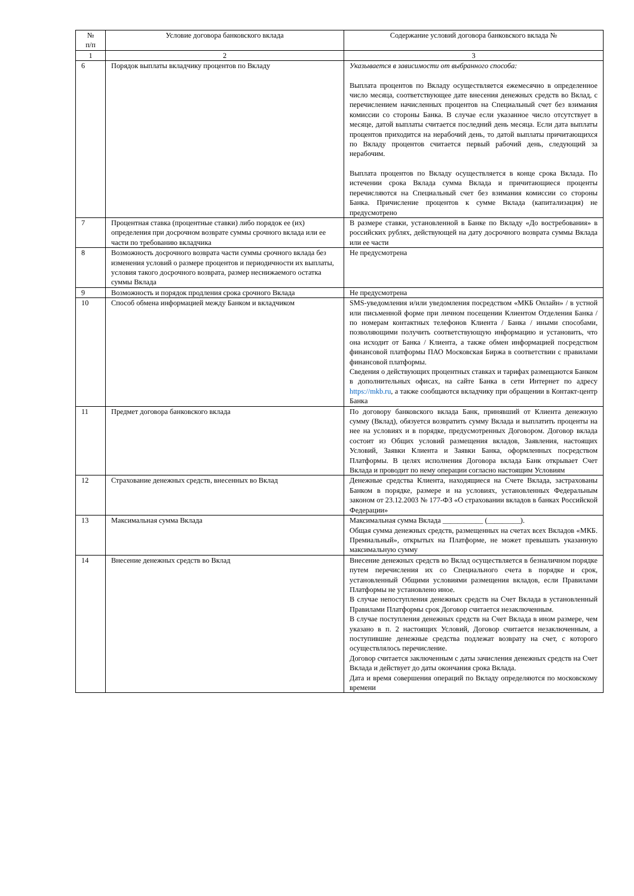| № п/п | Условие договора банковского вклада | Содержание условий договора банковского вклада № |
| --- | --- | --- |
| 1 | 2 | 3 |
| 6 | Порядок выплаты вкладчику процентов по Вкладу | Указывается в зависимости от выбранного способа: Выплата процентов по Вкладу осуществляется ежемесячно в определенное число месяца, соответствующее дате внесения денежных средств во Вклад, с перечислением начисленных процентов на Специальный счет без взимания комиссии со стороны Банка. В случае если указанное число отсутствует в месяце, датой выплаты считается последний день месяца. Если дата выплаты процентов приходится на нерабочий день, то датой выплаты причитающихся по Вкладу процентов считается первый рабочий день, следующий за нерабочим. Выплата процентов по Вкладу осуществляется в конце срока Вклада. По истечении срока Вклада сумма Вклада и причитающиеся проценты перечисляются на Специальный счет без взимания комиссии со стороны Банка. Причисление процентов к сумме Вклада (капитализация) не предусмотрено |
| 7 | Процентная ставка (процентные ставки) либо порядок ее (их) определения при досрочном возврате суммы срочного вклада или ее части по требованию вкладчика | В размере ставки, установленной в Банке по Вкладу «До востребования» в российских рублях, действующей на дату досрочного возврата суммы Вклада или ее части |
| 8 | Возможность досрочного возврата части суммы срочного вклада без изменения условий о размере процентов и периодичности их выплаты, условия такого досрочного возврата, размер неснижаемого остатка суммы Вклада | Не предусмотрена |
| 9 | Возможность и порядок продления срока срочного Вклада | Не предусмотрена |
| 10 | Способ обмена информацией между Банком и вкладчиком | SMS-уведомления и/или уведомления посредством «МКБ Онлайн» / в устной или письменной форме при личном посещении Клиентом Отделения Банка / по номерам контактных телефонов Клиента / Банка / иными способами, позволяющими получить соответствующую информацию и установить, что она исходит от Банка / Клиента, а также обмен информацией посредством финансовой платформы ПАО Московская Биржа в соответствии с правилами финансовой платформы. Сведения о действующих процентных ставках и тарифах размещаются Банком в дополнительных офисах, на сайте Банка в сети Интернет по адресу https://mkb.ru , а также сообщаются вкладчику при обращении в Контакт-центр Банка |
| 11 | Предмет договора банковского вклада | По договору банковского вклада Банк, принявший от Клиента денежную сумму (Вклад), обязуется возвратить сумму Вклада и выплатить проценты на нее на условиях и в порядке, предусмотренных Договором. Договор вклада состоит из Общих условий размещения вкладов, Заявления, настоящих Условий, Заявки Клиента и Заявки Банка, оформленных посредством Платформы. В целях исполнения Договора вклада Банк открывает Счет Вклада и проводит по нему операции согласно настоящим Условиям |
| 12 | Страхование денежных средств, внесенных во Вклад | Денежные средства Клиента, находящиеся на Счете Вклада, застрахованы Банком в порядке, размере и на условиях, установленных Федеральным законом от 23.12.2003 № 177-ФЗ «О страховании вкладов в банках Российской Федерации» |
| 13 | Максимальная сумма Вклада | Максимальная сумма Вклада ___________ (_________). Общая сумма денежных средств, размещенных на счетах всех Вкладов «МКБ. Премиальный», открытых на Платформе, не может превышать указанную максимальную сумму |
| 14 | Внесение денежных средств во Вклад | Внесение денежных средств во Вклад осуществляется в безналичном порядке путем перечисления их со Специального счета в порядке и срок, установленный Общими условиями размещения вкладов, если Правилами Платформы не установлено иное. В случае непоступления денежных средств на Счет Вклада в установленный Правилами Платформы срок Договор считается незаключенным. В случае поступления денежных средств на Счет Вклада в ином размере, чем указано в п. 2 настоящих Условий, Договор считается незаключенным, а поступившие денежные средства подлежат возврату на счет, с которого осуществлялось перечисление. Договор считается заключенным с даты зачисления денежных средств на Счет Вклада и действует до даты окончания срока Вклада. Дата и время совершения операций по Вкладу определяются по московскому времени |